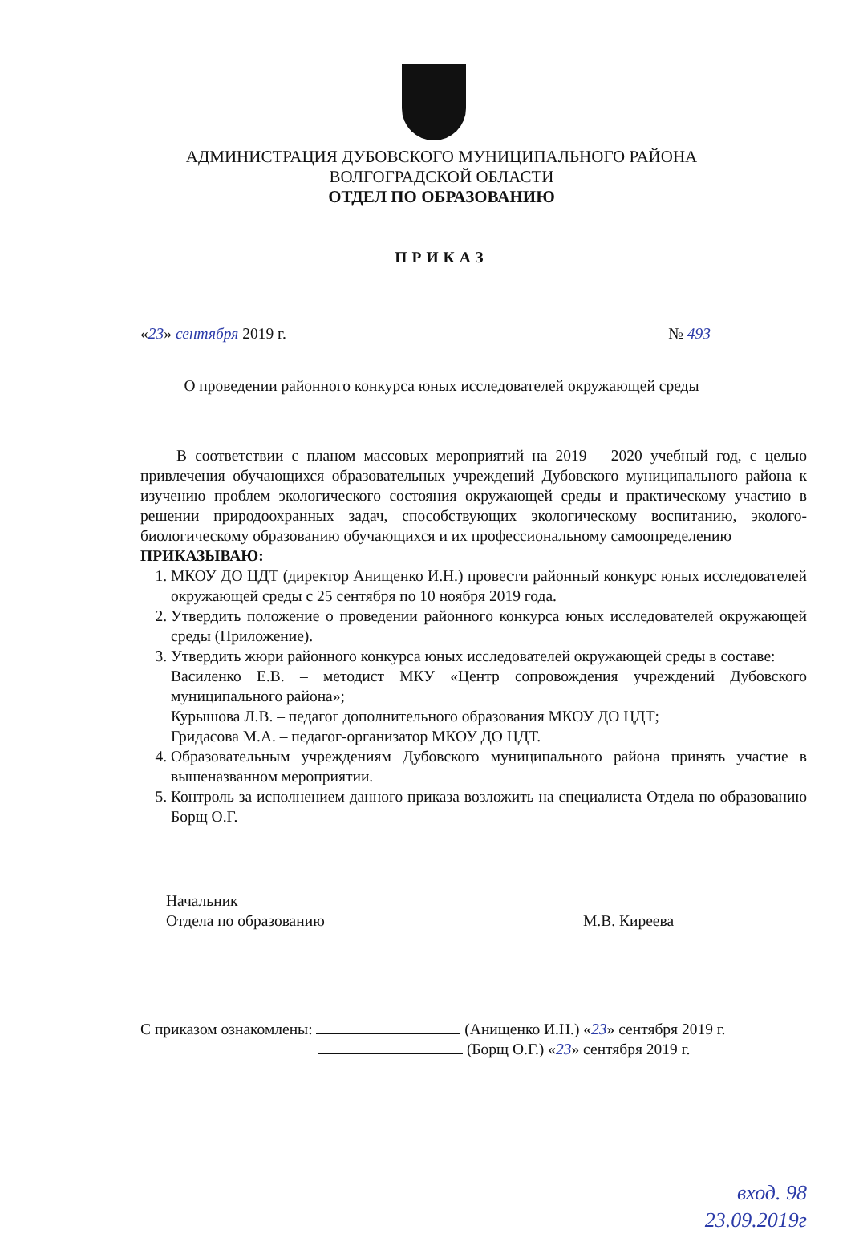АДМИНИСТРАЦИЯ ДУБОВСКОГО МУНИЦИПАЛЬНОГО РАЙОНА
ВОЛГОГРАДСКОЙ ОБЛАСТИ
ОТДЕЛ ПО ОБРАЗОВАНИЮ
ПРИКАЗ
«23» сентября 2019 г. № 493
О проведении районного конкурса юных исследователей окружающей среды
В соответствии с планом массовых мероприятий на 2019 – 2020 учебный год, с целью привлечения обучающихся образовательных учреждений Дубовского муниципального района к изучению проблем экологического состояния окружающей среды и практическому участию в решении природоохранных задач, способствующих экологическому воспитанию, эколого-биологическому образованию обучающихся и их профессиональному самоопределению
ПРИКАЗЫВАЮ:
1. МКОУ ДО ЦДТ (директор Анищенко И.Н.) провести районный конкурс юных исследователей окружающей среды с 25 сентября по 10 ноября 2019 года.
2. Утвердить положение о проведении районного конкурса юных исследователей окружающей среды (Приложение).
3. Утвердить жюри районного конкурса юных исследователей окружающей среды в составе:
Василенко Е.В. – методист МКУ «Центр сопровождения учреждений Дубовского муниципального района»;
Курышова Л.В. – педагог дополнительного образования МКОУ ДО ЦДТ;
Гридасова М.А. – педагог-организатор МКОУ ДО ЦДТ.
4. Образовательным учреждениям Дубовского муниципального района принять участие в вышеназванном мероприятии.
5. Контроль за исполнением данного приказа возложить на специалиста Отдела по образованию Борщ О.Г.
Начальник
Отдела по образованию
М.В. Киреева
С приказом ознакомлены: (Анищенко И.Н.) «23» сентября 2019 г.
(Борщ О.Г.) «23» сентября 2019 г.
вход. 98
23.09.2019г